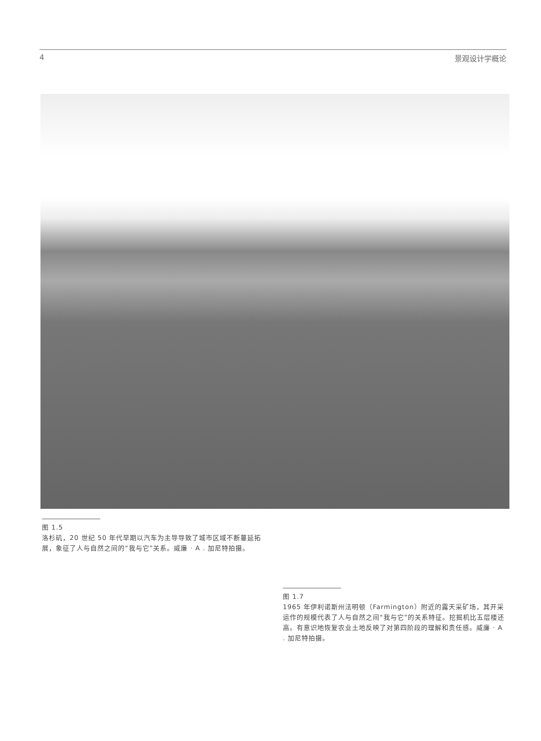4 景观设计学概论
图 1.5
洛杉矶，20 世纪 50 年代早期以汽车为主导导致了城市区域不断蔓延拓展，象征了人与自然之间的“我与它”关系。威廉 · A . 加尼特拍摄。
图 1.7
1965 年伊利诺斯州法明顿（Farmington）附近的露天采矿场，其开采运作的规模代表了人与自然之间“我与它”的关系特征。挖掘机比五层楼还高。有意识地恢复农业土地反映了对第四阶段的理解和责任感。威廉 · A . 加尼特拍摄。